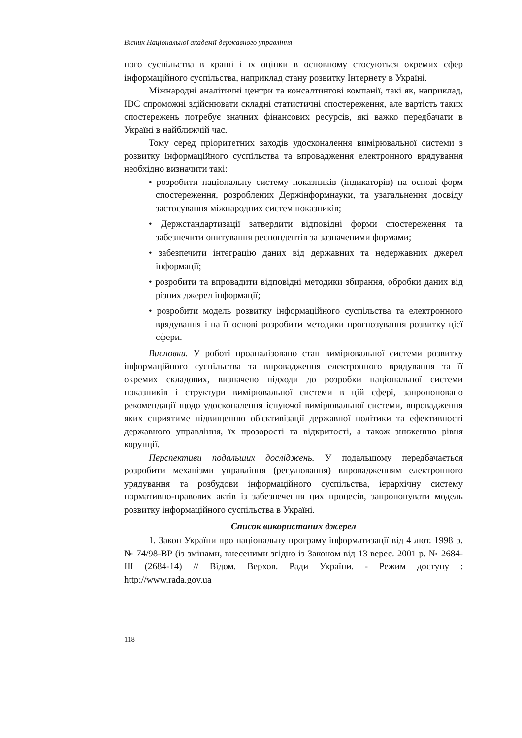Вісник Національної академії державного управління
ного суспільства в країні і їх оцінки в основному стосуються окремих сфер інформаційного суспільства, наприклад стану розвитку Інтернету в Україні.
Міжнародні аналітичні центри та консалтингові компанії, такі як, наприклад, IDC спроможні здійснювати складні статистичні спостереження, але вартість таких спостережень потребує значних фінансових ресурсів, які важко передбачати в Україні в найближчій час.
Тому серед пріоритетних заходів удосконалення вимірювальної системи з розвитку інформаційного суспільства та впровадження електронного врядування необхідно визначити такі:
• розробити національну систему показників (індикаторів) на основі форм спостереження, розроблених Держінформнауки, та узагальнення досвіду застосування міжнародних систем показників;
• Держстандартизації затвердити відповідні форми спостереження та забезпечити опитування респондентів за зазначеними формами;
• забезпечити інтеграцію даних від державних та недержавних джерел інформації;
• розробити та впровадити відповідні методики збирання, обробки даних від різних джерел інформації;
• розробити модель розвитку інформаційного суспільства та електронного врядування і на її основі розробити методики прогнозування розвитку цієї сфери.
Висновки. У роботі проаналізовано стан вимірювальної системи розвитку інформаційного суспільства та впровадження електронного врядування та її окремих складових, визначено підходи до розробки національної системи показників і структури вимірювальної системи в цій сфері, запропоновано рекомендації щодо удосконалення існуючої вимірювальної системи, впровадження яких сприятиме підвищенню об'єктивізації державної політики та ефективності державного управління, їх прозорості та відкритості, а також зниженню рівня корупції.
Перспективи подальших досліджень. У подальшому передбачається розробити механізми управління (регулювання) впровадженням електронного урядування та розбудови інформаційного суспільства, ієрархічну систему нормативно-правових актів із забезпечення цих процесів, запропонувати модель розвитку інформаційного суспільства в Україні.
Список використаних джерел
1. Закон України про національну програму інформатизації від 4 лют. 1998 р. № 74/98-ВР (із змінами, внесеними згідно із Законом від 13 верес. 2001 р. № 2684-ІІІ (2684-14) // Відом. Верхов. Ради України. - Режим доступу : http://www.rada.gov.ua
118